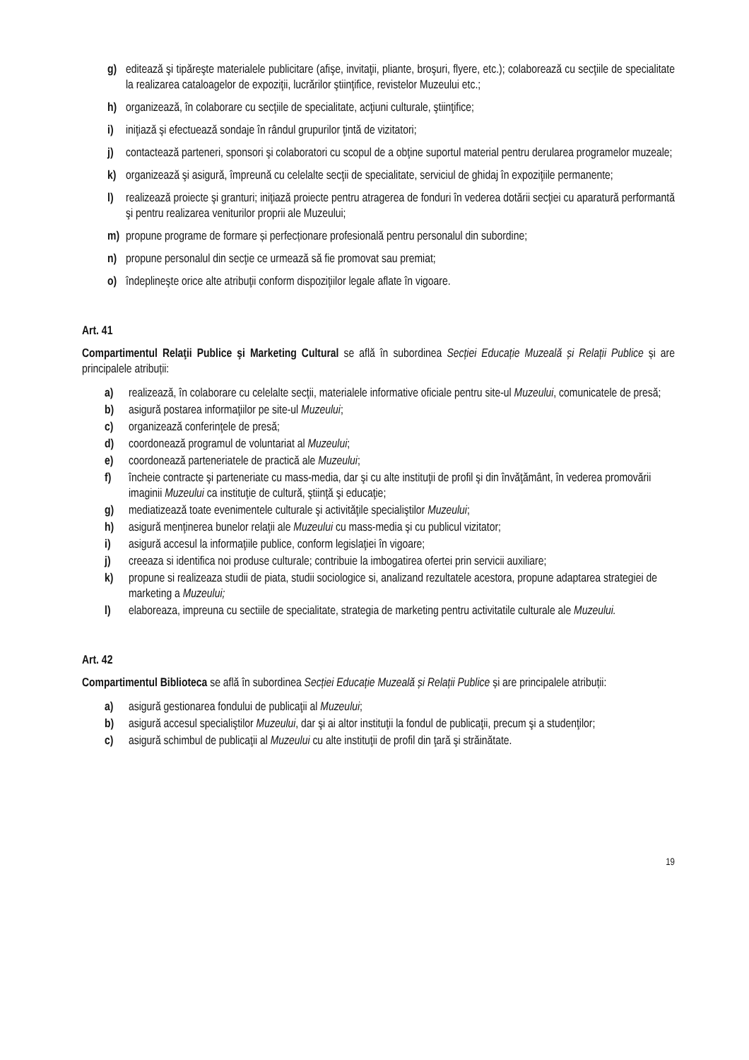g) editează şi tipăreşte materialele publicitare (afişe, invitaţii, pliante, broşuri, flyere, etc.); colaborează cu secţiile de specialitate la realizarea cataloagelor de expoziţii, lucrărilor ştiinţifice, revistelor Muzeului etc.;
h) organizează, în colaborare cu secţiile de specialitate, acţiuni culturale, ştiinţifice;
i) iniţiază şi efectuează sondaje în rândul grupurilor ţintă de vizitatori;
j) contactează parteneri, sponsori şi colaboratori cu scopul de a obţine suportul material pentru derularea programelor muzeale;
k) organizează şi asigură, împreună cu celelalte secţii de specialitate, serviciul de ghidaj în expoziţiile permanente;
l) realizează proiecte şi granturi; iniţiază proiecte pentru atragerea de fonduri în vederea dotării secţiei cu aparatură performantă şi pentru realizarea veniturilor proprii ale Muzeului;
m) propune programe de formare și perfecționare profesională pentru personalul din subordine;
n) propune personalul din secţie ce urmează să fie promovat sau premiat;
o) îndeplineşte orice alte atribuţii conform dispoziţiilor legale aflate în vigoare.
Art. 41
Compartimentul Relaţii Publice şi Marketing Cultural se află în subordinea Secției Educație Muzeală și Relații Publice și are principalele atribuții:
a) realizează, în colaborare cu celelalte secţii, materialele informative oficiale pentru site-ul Muzeului, comunicatele de presă;
b) asigură postarea informaţiilor pe site-ul Muzeului;
c) organizează conferinţele de presă;
d) coordonează programul de voluntariat al Muzeului;
e) coordonează parteneriatele de practică ale Muzeului;
f) încheie contracte şi parteneriate cu mass-media, dar şi cu alte instituţii de profil şi din învăţământ, în vederea promovării imaginii Muzeului ca instituţie de cultură, ştiinţă şi educaţie;
g) mediatizează toate evenimentele culturale şi activităţile specialiştilor Muzeului;
h) asigură menţinerea bunelor relaţii ale Muzeului cu mass-media şi cu publicul vizitator;
i) asigură accesul la informaţiile publice, conform legislaţiei în vigoare;
j) creeaza si identifica noi produse culturale; contribuie la imbogatirea ofertei prin servicii auxiliare;
k) propune si realizeaza studii de piata, studii sociologice si, analizand rezultatele acestora, propune adaptarea strategiei de marketing a Muzeului;
l) elaboreaza, impreuna cu sectiile de specialitate, strategia de marketing pentru activitatile culturale ale Muzeului.
Art. 42
Compartimentul Biblioteca se află în subordinea Secției Educație Muzeală și Relații Publice și are principalele atribuții:
a) asigură gestionarea fondului de publicaţii al Muzeului;
b) asigură accesul specialiştilor Muzeului, dar şi ai altor instituţii la fondul de publicaţii, precum şi a studenţilor;
c) asigură schimbul de publicaţii al Muzeului cu alte instituţii de profil din ţară şi străinătate.
19